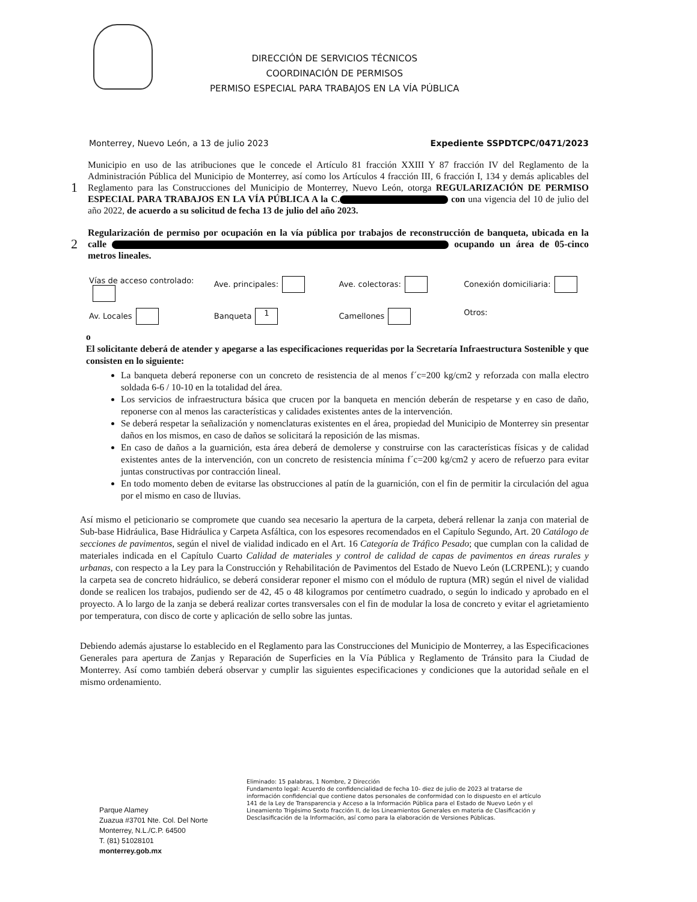DIRECCIÓN DE SERVICIOS TÉCNICOS
COORDINACIÓN DE PERMISOS
PERMISO ESPECIAL PARA TRABAJOS EN LA VÍA PÚBLICA
Monterrey, Nuevo León, a 13 de julio 2023 Expediente SSPDTCPC/0471/2023
1
Municipio en uso de las atribuciones que le concede el Artículo 81 fracción XXIII Y 87 fracción IV del Reglamento de la Administración Pública del Municipio de Monterrey, así como los Artículos 4 fracción III, 6 fracción I, 134 y demás aplicables del Reglamento para las Construcciones del Municipio de Monterrey, Nuevo León, otorga REGULARIZACIÓN DE PERMISO ESPECIAL PARA TRABAJOS EN LA VÍA PÚBLICA A la C. con una vigencia del 10 de julio del año 2022, de acuerdo a su solicitud de fecha 13 de julio del año 2023.
2
Regularización de permiso por ocupación en la vía pública por trabajos de reconstrucción de banqueta, ubicada en la calle ocupando un área de 05-cinco metros lineales.
Vías de acceso controlado: Ave. principales: Ave. colectoras: Conexión domiciliaria: Av. Locales Banqueta 1 Camellones Otros:
o
El solicitante deberá de atender y apegarse a las especificaciones requeridas por la Secretaría Infraestructura Sostenible y que consisten en lo siguiente:
La banqueta deberá reponerse con un concreto de resistencia de al menos f´c=200 kg/cm2 y reforzada con malla electro soldada 6-6 / 10-10 en la totalidad del área.
Los servicios de infraestructura básica que crucen por la banqueta en mención deberán de respetarse y en caso de daño, reponerse con al menos las características y calidades existentes antes de la intervención.
Se deberá respetar la señalización y nomenclaturas existentes en el área, propiedad del Municipio de Monterrey sin presentar daños en los mismos, en caso de daños se solicitará la reposición de las mismas.
En caso de daños a la guarnición, esta área deberá de demolerse y construirse con las características físicas y de calidad existentes antes de la intervención, con un concreto de resistencia mínima f´c=200 kg/cm2 y acero de refuerzo para evitar juntas constructivas por contracción lineal.
En todo momento deben de evitarse las obstrucciones al patín de la guarnición, con el fin de permitir la circulación del agua por el mismo en caso de lluvias.
Así mismo el peticionario se compromete que cuando sea necesario la apertura de la carpeta, deberá rellenar la zanja con material de Sub-base Hidráulica, Base Hidráulica y Carpeta Asfáltica, con los espesores recomendados en el Capítulo Segundo, Art. 20 Catálogo de secciones de pavimentos, según el nivel de vialidad indicado en el Art. 16 Categoría de Tráfico Pesado; que cumplan con la calidad de materiales indicada en el Capítulo Cuarto Calidad de materiales y control de calidad de capas de pavimentos en áreas rurales y urbanas, con respecto a la Ley para la Construcción y Rehabilitación de Pavimentos del Estado de Nuevo León (LCRPENL); y cuando la carpeta sea de concreto hidráulico, se deberá considerar reponer el mismo con el módulo de ruptura (MR) según el nivel de vialidad donde se realicen los trabajos, pudiendo ser de 42, 45 o 48 kilogramos por centímetro cuadrado, o según lo indicado y aprobado en el proyecto. A lo largo de la zanja se deberá realizar cortes transversales con el fin de modular la losa de concreto y evitar el agrietamiento por temperatura, con disco de corte y aplicación de sello sobre las juntas.
Debiendo además ajustarse lo establecido en el Reglamento para las Construcciones del Municipio de Monterrey, a las Especificaciones Generales para apertura de Zanjas y Reparación de Superficies en la Vía Pública y Reglamento de Tránsito para la Ciudad de Monterrey. Así como también deberá observar y cumplir las siguientes especificaciones y condiciones que la autoridad señale en el mismo ordenamiento.
Parque Alamey
Zuazua #3701 Nte. Col. Del Norte
Monterrey, N.L./C.P. 64500
T. (81) 51028101
monterrey.gob.mx
Eliminado: 15 palabras, 1 Nombre, 2 Dirección
Fundamento legal: Acuerdo de confidencialidad de fecha 10- diez de julio de 2023 al tratarse de información confidencial que contiene datos personales de conformidad con lo dispuesto en el artículo 141 de la Ley de Transparencia y Acceso a la Información Pública para el Estado de Nuevo León y el Lineamiento Trigésimo Sexto fracción II, de los Lineamientos Generales en materia de Clasificación y Desclasificación de la Información, así como para la elaboración de Versiones Públicas.